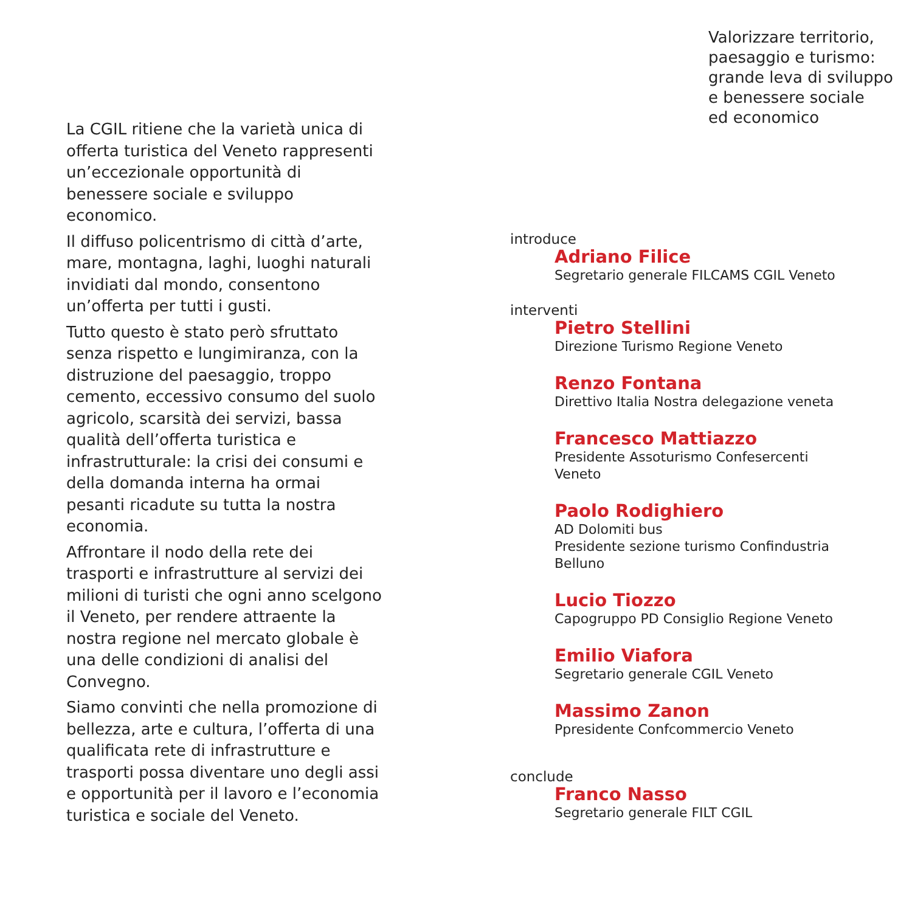La CGIL ritiene che la varietà unica di offerta turistica del Veneto rappresenti un’eccezionale opportunità di benessere sociale e sviluppo economico.
Il diffuso policentrismo di città d’arte, mare, montagna, laghi, luoghi naturali invidiati dal mondo, consentono un’offerta per tutti i gusti.
Tutto questo è stato però sfruttato senza rispetto e lungimiranza, con la distruzione del paesaggio, troppo cemento, eccessivo consumo del suolo agricolo, scarsità dei servizi, bassa qualità dell’offerta turistica e infrastrutturale: la crisi dei consumi e della domanda interna ha ormai pesanti ricadute su tutta la nostra economia.
Affrontare il nodo della rete dei trasporti e infrastrutture al servizi dei milioni di turisti che ogni anno scelgono il Veneto, per rendere attraente la nostra regione nel mercato globale è una delle condizioni di analisi del Convegno.
Siamo convinti che nella promozione di bellezza, arte e cultura, l’offerta di una qualificata rete di infrastrutture e trasporti possa diventare uno degli assi e opportunità per il lavoro e l’economia turistica e sociale del Veneto.
Valorizzare territorio,
paesaggio e turismo:
grande leva di sviluppo
e benessere sociale
ed economico
introduce
Adriano Filice
Segretario generale FILCAMS CGIL Veneto
interventi
Pietro Stellini
Direzione Turismo Regione Veneto
Renzo Fontana
Direttivo Italia Nostra delegazione veneta
Francesco Mattiazzo
Presidente Assoturismo Confesercenti
Veneto
Paolo Rodighiero
AD Dolomiti bus
Presidente sezione turismo Confindustria
Belluno
Lucio Tiozzo
Capogruppo PD Consiglio Regione Veneto
Emilio Viafora
Segretario generale CGIL Veneto
Massimo Zanon
Ppresidente Confcommercio Veneto
conclude
Franco Nasso
Segretario generale FILT CGIL